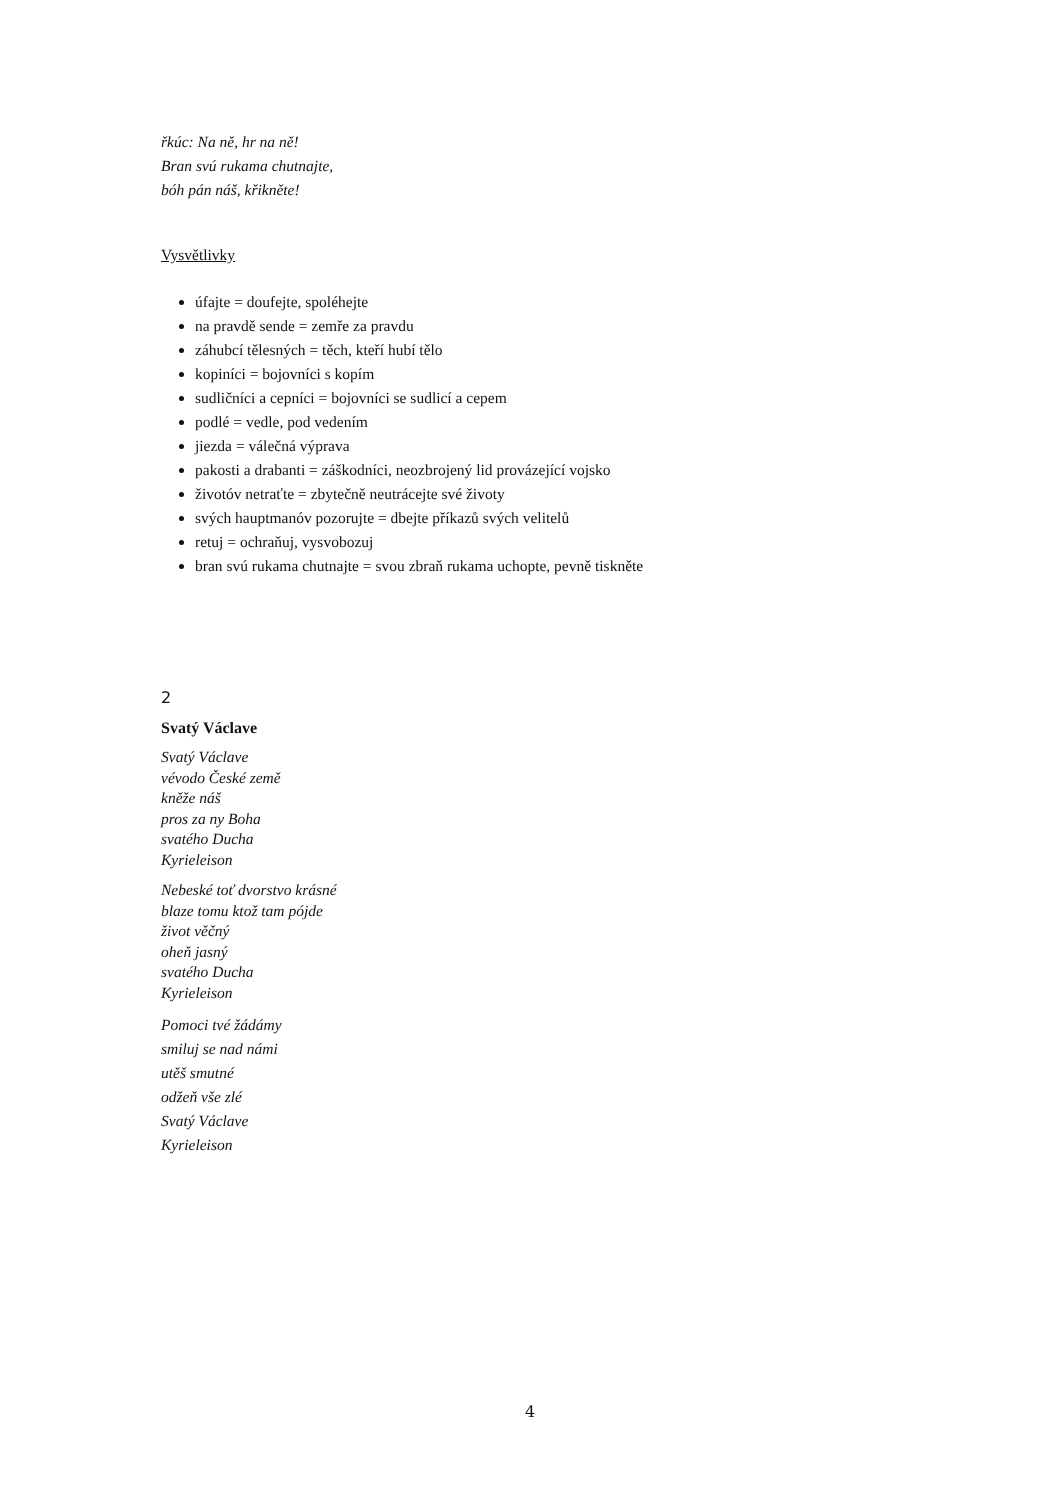řkúc: Na ně, hr na ně!
Bran svú rukama chutnajte,
bóh pán náš, křikněte!
Vysvětlivky
úfajte = doufejte, spoléhejte
na pravdě sende = zemře za pravdu
záhubcí tělesných = těch, kteří hubí tělo
kopiníci = bojovníci s kopím
sudličníci a cepníci = bojovníci se sudlicí a cepem
podlé = vedle, pod vedením
jiezda = válečná výprava
pakosti a drabanti = záškodníci, neozbrojený lid provázející vojsko
životóv netraťte = zbytečně neutrácejte své životy
svých hauptmanóv pozorujte = dbejte příkazů svých velitelů
retuj = ochraňuj, vysvobozuj
bran svú rukama chutnajte = svou zbraň rukama uchopte, pevně tiskněte
2
Svatý Václave
Svatý Václave
vévodo České země
kněže náš
pros za ny Boha
svatého Ducha
Kyrieleison
Nebeské toť dvorstvo krásné
blaze tomu ktož tam pójde
život věčný
oheň jasný
svatého Ducha
Kyrieleison
Pomoci tvé žádámy
smiluj se nad námi
utěš smutné
odžeň vše zlé
Svatý Václave
Kyrieleison
4